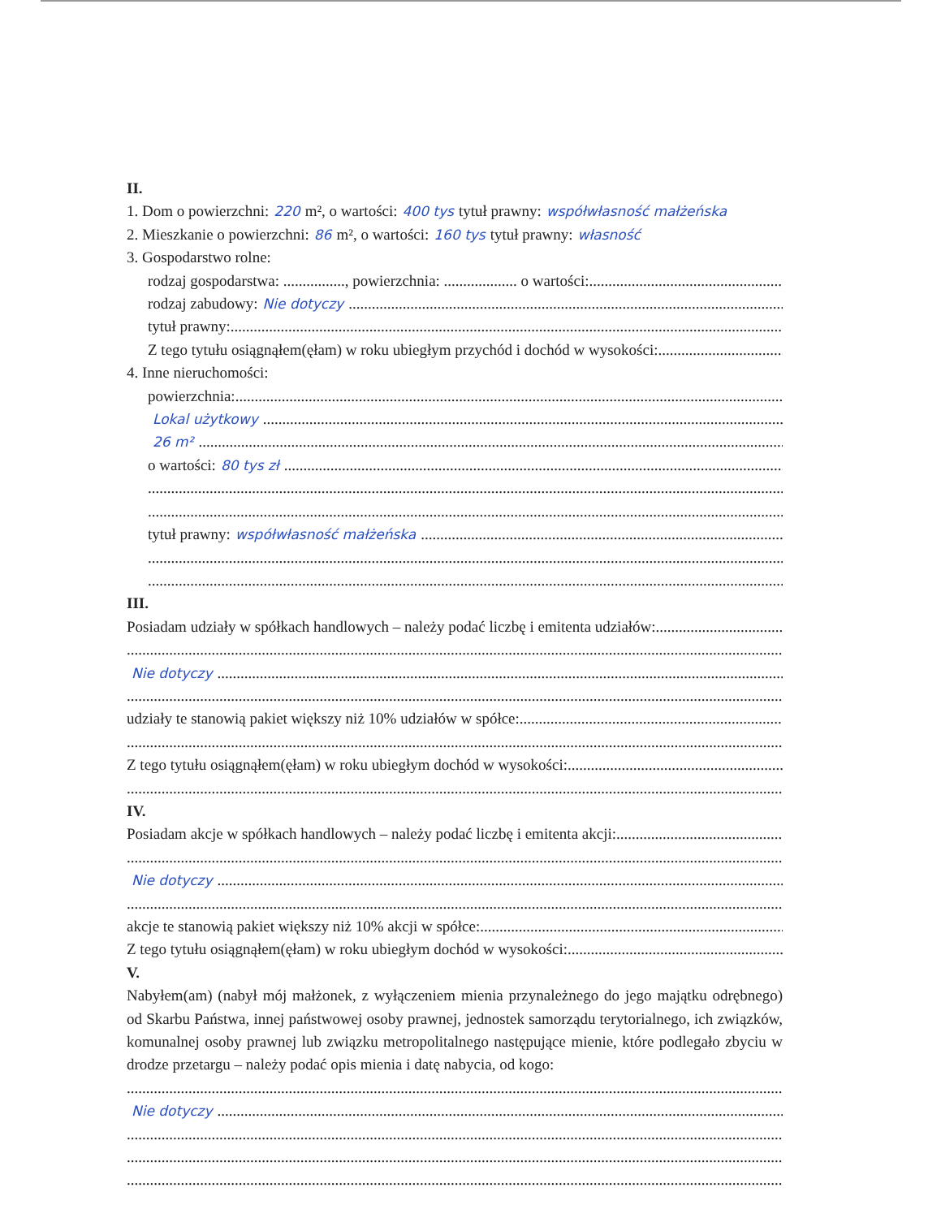II.
1. Dom o powierzchni: 220 m², o wartości: 400 tys tytuł prawny: współwłasność małżeńska
2. Mieszkanie o powierzchni: 86 m², o wartości: 160 tys tytuł prawny: własność
3. Gospodarstwo rolne:
rodzaj gospodarstwa: ................, powierzchnia: ................... o wartości:
rodzaj zabudowy: Nie dotyczy
tytuł prawny:
Z tego tytułu osiągnąłem(ęłam) w roku ubiegłym przychód i dochód w wysokości:
4. Inne nieruchomości:
powierzchnia:
Lokal użytkowy
26 m²
o wartości: 80 tys zł
tytuł prawny: współwłasność małżeńska
III.
Posiadam udziały w spółkach handlowych – należy podać liczbę i emitenta udziałów:
Nie dotyczy
udziały te stanowią pakiet większy niż 10% udziałów w spółce:
Z tego tytułu osiągnąłem(ęłam) w roku ubiegłym dochód w wysokości:
IV.
Posiadam akcje w spółkach handlowych – należy podać liczbę i emitenta akcji:
Nie dotyczy
akcje te stanowią pakiet większy niż 10% akcji w spółce:
Z tego tytułu osiągnąłem(ęłam) w roku ubiegłym dochód w wysokości:
V.
Nabyłem(am) (nabył mój małżonek, z wyłączeniem mienia przynależnego do jego majątku odrębnego) od Skarbu Państwa, innej państwowej osoby prawnej, jednostek samorządu terytorialnego, ich związków, komunalnej osoby prawnej lub związku metropolitalnego następujące mienie, które podlegało zbyciu w drodze przetargu – należy podać opis mienia i datę nabycia, od kogo:
Nie dotyczy